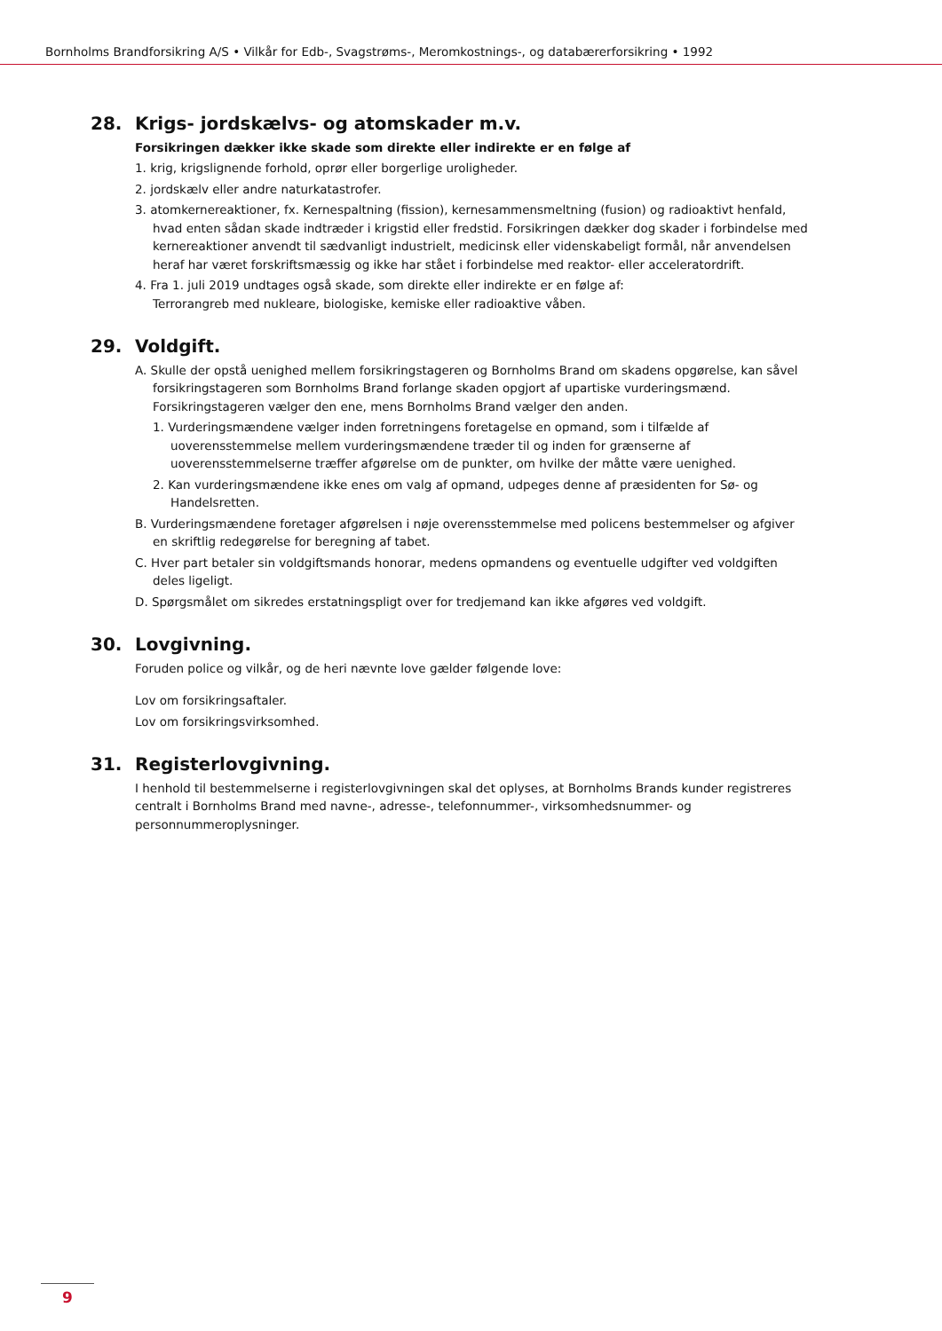Bornholms Brandforsikring A/S • Vilkår for Edb-, Svagstrøms-, Meromkostnings-, og databærerforsikring • 1992
28. Krigs- jordskælvs- og atomskader m.v.
Forsikringen dækker ikke skade som direkte eller indirekte er en følge af
1. krig, krigslignende forhold, oprør eller borgerlige uroligheder.
2. jordskælv eller andre naturkatastrofer.
3. atomkernereaktioner, fx. Kernespaltning (fission), kernesammensmeltning (fusion) og radioaktivt henfald, hvad enten sådan skade indtræder i krigstid eller fredstid. Forsikringen dækker dog skader i forbindelse med kernereaktioner anvendt til sædvanligt industrielt, medicinsk eller videnskabeligt formål, når anvendelsen heraf har været forskriftsmæssig og ikke har stået i forbindelse med reaktor- eller acceleratordrift.
4. Fra 1. juli 2019 undtages også skade, som direkte eller indirekte er en følge af:
Terrorangreb med nukleare, biologiske, kemiske eller radioaktive våben.
29. Voldgift.
A. Skulle der opstå uenighed mellem forsikringstageren og Bornholms Brand om skadens opgørelse, kan såvel forsikringstageren som Bornholms Brand forlange skaden opgjort af upartiske vurderingsmænd. Forsikringstageren vælger den ene, mens Bornholms Brand vælger den anden.
1. Vurderingsmændene vælger inden forretningens foretagelse en opmand, som i tilfælde af uoverensstemmelse mellem vurderingsmændene træder til og inden for grænserne af uoverensstemmelserne træffer afgørelse om de punkter, om hvilke der måtte være uenighed.
2. Kan vurderingsmændene ikke enes om valg af opmand, udpeges denne af præsidenten for Sø- og Handelsretten.
B. Vurderingsmændene foretager afgørelsen i nøje overensstemmelse med policens bestemmelser og afgiver en skriftlig redegørelse for beregning af tabet.
C. Hver part betaler sin voldgiftsmands honorar, medens opmandens og eventuelle udgifter ved voldgiften deles ligeligt.
D. Spørgsmålet om sikredes erstatningspligt over for tredjemand kan ikke afgøres ved voldgift.
30. Lovgivning.
Foruden police og vilkår, og de heri nævnte love gælder følgende love:
Lov om forsikringsaftaler.
Lov om forsikringsvirksomhed.
31. Registerlovgivning.
I henhold til bestemmelserne i registerlovgivningen skal det oplyses, at Bornholms Brands kunder registreres centralt i Bornholms Brand med navne-, adresse-, telefonnummer-, virksomhedsnummer- og personnummeroplysninger.
9